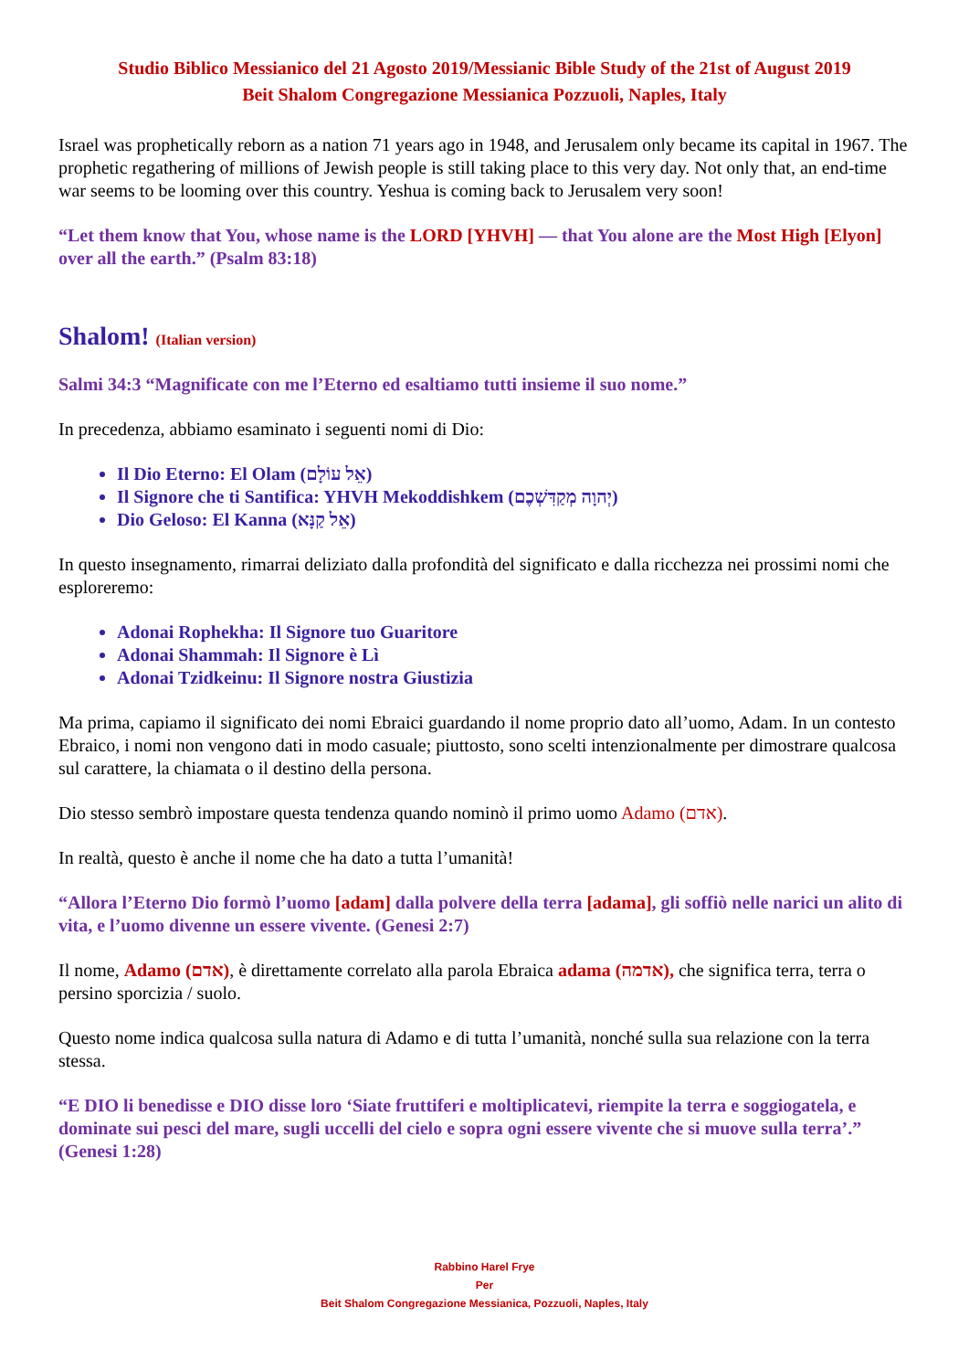Studio Biblico Messianico del 21 Agosto 2019/Messianic Bible Study of the 21st of August 2019
Beit Shalom Congregazione Messianica Pozzuoli, Naples, Italy
Israel was prophetically reborn as a nation 71 years ago in 1948, and Jerusalem only became its capital in 1967. The prophetic regathering of millions of Jewish people is still taking place to this very day. Not only that, an end-time war seems to be looming over this country. Yeshua is coming back to Jerusalem very soon!
“Let them know that You, whose name is the LORD [YHVH] — that You alone are the Most High [Elyon] over all the earth.” (Psalm 83:18)
Shalom! (Italian version)
Salmi 34:3 “Magnificate con me l’Eterno ed esaltiamo tutti insieme il suo nome.”
In precedenza, abbiamo esaminato i seguenti nomi di Dio:
Il Dio Eterno: El Olam (אֵל עוֹלָם)
Il Signore che ti Santifica: YHVH Mekoddishkem (יְהוָה מְקַדִּשְׁכֶם)
Dio Geloso: El Kanna (אֵל קַנָּא)
In questo insegnamento, rimarrai deliziato dalla profondità del significato e dalla ricchezza nei prossimi nomi che esploreremo:
Adonai Rophekha: Il Signore tuo Guaritore
Adonai Shammah: Il Signore è Lì
Adonai Tzidkeinu: Il Signore nostra Giustizia
Ma prima, capiamo il significato dei nomi Ebraici guardando il nome proprio dato all’uomo, Adam. In un contesto Ebraico, i nomi non vengono dati in modo casuale; piuttosto, sono scelti intenzionalmente per dimostrare qualcosa sul carattere, la chiamata o il destino della persona.
Dio stesso sembrò impostare questa tendenza quando nominò il primo uomo Adamo (אדם).
In realtà, questo è anche il nome che ha dato a tutta l’umanità!
“Allora l’Eterno Dio formò l’uomo [adam] dalla polvere della terra [adama], gli soffiò nelle narici un alito di vita, e l’uomo divenne un essere vivente. (Genesi 2:7)
Il nome, Adamo (אדם), è direttamente correlato alla parola Ebraica adama (אדמה), che significa terra, terra o persino sporcizia / suolo.
Questo nome indica qualcosa sulla natura di Adamo e di tutta l’umanità, nonché sulla sua relazione con la terra stessa.
“E DIO li benedisse e DIO disse loro ‘Siate fruttiferi e moltiplicatevi, riempite la terra e soggiogatela, e dominate sui pesci del mare, sugli uccelli del cielo e sopra ogni essere vivente che si muove sulla terra’.” (Genesi 1:28)
Rabbino Harel Frye
Per
Beit Shalom Congregazione Messianica, Pozzuoli, Naples, Italy